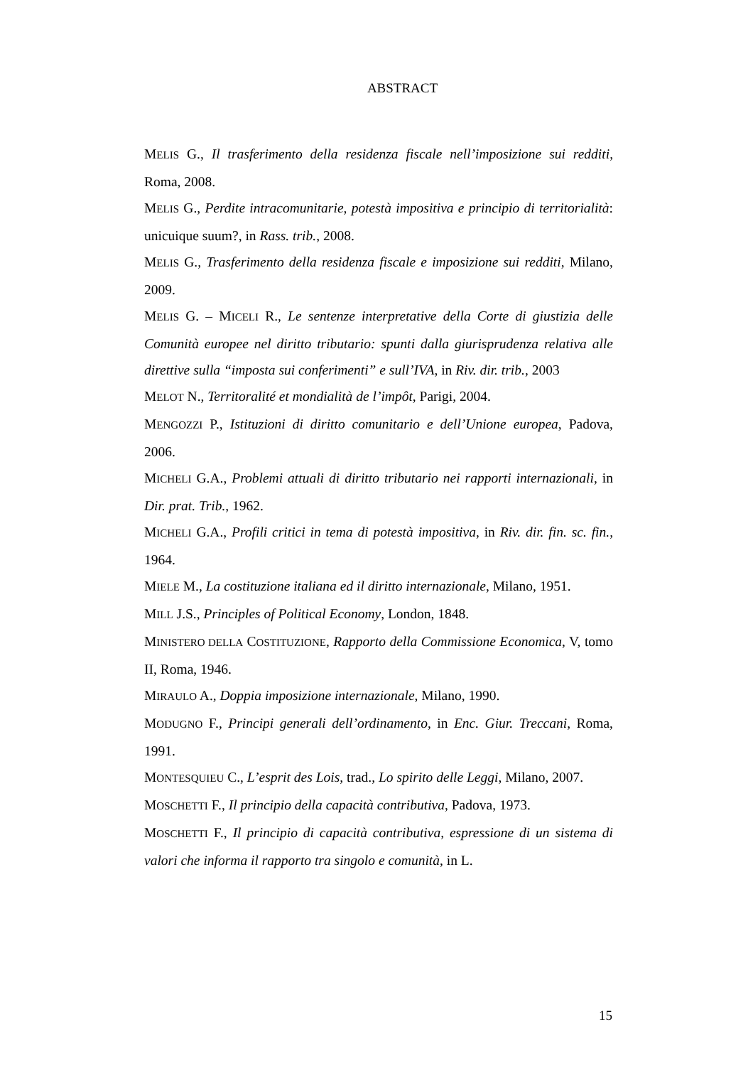ABSTRACT
MELIS G., Il trasferimento della residenza fiscale nell’imposizione sui redditi, Roma, 2008.
MELIS G., Perdite intracomunitarie, potestà impositiva e principio di territorialità: unicuique suum?, in Rass. trib., 2008.
MELIS G., Trasferimento della residenza fiscale e imposizione sui redditi, Milano, 2009.
MELIS G. – MICELI R., Le sentenze interpretative della Corte di giustizia delle Comunità europee nel diritto tributario: spunti dalla giurisprudenza relativa alle direttive sulla “imposta sui conferimenti” e sull’IVA, in Riv. dir. trib., 2003
MELOT N., Territoralité et mondialità de l’impôt, Parigi, 2004.
MENGOZZI P., Istituzioni di diritto comunitario e dell’Unione europea, Padova, 2006.
MICHELI G.A., Problemi attuali di diritto tributario nei rapporti internazionali, in Dir. prat. Trib., 1962.
MICHELI G.A., Profili critici in tema di potestà impositiva, in Riv. dir. fin. sc. fin., 1964.
MIELE M., La costituzione italiana ed il diritto internazionale, Milano, 1951.
MILL J.S., Principles of Political Economy, London, 1848.
MINISTERO DELLA COSTITUZIONE, Rapporto della Commissione Economica, V, tomo II, Roma, 1946.
MIRAULO A., Doppia imposizione internazionale, Milano, 1990.
MODUGNO F., Principi generali dell’ordinamento, in Enc. Giur. Treccani, Roma, 1991.
MONTESQUIEU C., L’esprit des Lois, trad., Lo spirito delle Leggi, Milano, 2007.
MOSCHETTI F., Il principio della capacità contributiva, Padova, 1973.
MOSCHETTI F., Il principio di capacità contributiva, espressione di un sistema di valori che informa il rapporto tra singolo e comunità, in L.
15